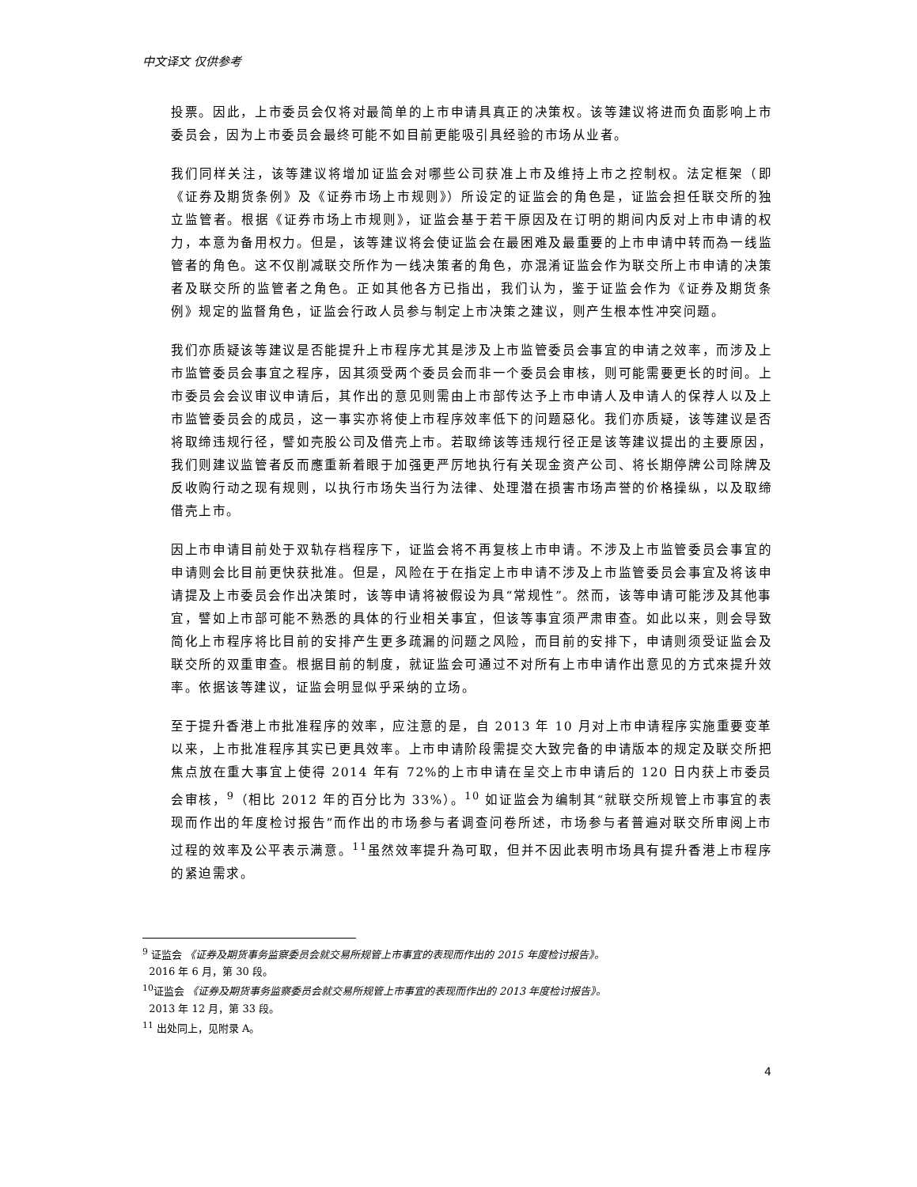中文译文 仅供参考
投票。因此，上市委员会仅将对最简单的上市申请具真正的决策权。该等建议将进而负面影响上市委员会，因为上市委员会最终可能不如目前更能吸引具经验的市场从业者。
我们同样关注，该等建议将增加证监会对哪些公司获准上市及维持上市之控制权。法定框架（即《证券及期货条例》及《证券市场上市规则》）所设定的证监会的角色是，证监会担任联交所的独立监管者。根据《证券市场上市规则》，证监会基于若干原因及在订明的期间内反对上市申请的权力，本意为备用权力。但是，该等建议将会使证监会在最困难及最重要的上市申请中转而為一线监管者的角色。这不仅削减联交所作为一线决策者的角色，亦混淆证监会作为联交所上市申请的决策者及联交所的监管者之角色。正如其他各方已指出，我们认为，鉴于证监会作为《证券及期货条例》规定的监督角色，证监会行政人员参与制定上市决策之建议，则产生根本性冲突问题。
我们亦质疑该等建议是否能提升上市程序尤其是涉及上市监管委员会事宜的申请之效率，而涉及上市监管委员会事宜之程序，因其须受两个委员会而非一个委员会审核，则可能需要更长的时间。上市委员会会议审议申请后，其作出的意见则需由上市部传达予上市申请人及申请人的保荐人以及上市监管委员会的成员，这一事实亦将使上市程序效率低下的问题惡化。我们亦质疑，该等建议是否将取缔违规行径，譬如壳股公司及借壳上市。若取缔该等违规行径正是该等建议提出的主要原因，我们则建议监管者反而應重新着眼于加强更严厉地执行有关现金资产公司、将长期停牌公司除牌及反收购行动之现有规则，以执行市场失当行为法律、处理潜在损害市场声誉的价格操纵，以及取缔借壳上市。
因上市申请目前处于双轨存档程序下，证监会将不再复核上市申请。不涉及上市监管委员会事宜的申请则会比目前更快获批准。但是，风险在于在指定上市申请不涉及上市监管委员会事宜及将该申请提及上市委员会作出决策时，该等申请将被假设为具“常规性”。然而，该等申请可能涉及其他事宜，譬如上市部可能不熟悉的具体的行业相关事宜，但该等事宜须严肃审查。如此以来，则会导致简化上市程序将比目前的安排产生更多疏漏的问题之风险，而目前的安排下，申请则须受证监会及联交所的双重审查。根据目前的制度，就证监会可通过不对所有上市申请作出意见的方式來提升效率。依据该等建议，证监会明显似乎采纳的立场。
至于提升香港上市批准程序的效率，应注意的是，自 2013 年 10 月对上市申请程序实施重要变革以来，上市批准程序其实已更具效率。上市申请阶段需提交大致完备的申请版本的规定及联交所把焦点放在重大事宜上使得 2014 年有 72%的上市申请在呈交上市申请后的 120 日内获上市委员会审核，<sup>9</sup>（相比 2012 年的百分比为 33%）。<sup>10</sup> 如证监会为编制其“就联交所规管上市事宜的表现而作出的年度检讨报告”而作出的市场参与者调查问卷所述，市场参与者普遍对联交所审阅上市过程的效率及公平表示满意。<sup>11</sup>虽然效率提升為可取，但并不因此表明市场具有提升香港上市程序的紧迫需求。
<sup>9</sup> 证监会 《证券及期货事务监察委员会就交易所规管上市事宜的表现而作出的 2015 年度检讨报告》。
2016 年 6 月，第 30 段。
<sup>10</sup> 证监会 《证券及期货事务监察委员会就交易所规管上市事宜的表现而作出的 2013 年度检讨报告》。
2013 年 12 月，第 33 段。
<sup>11</sup> 出处同上，见附录 A。
4